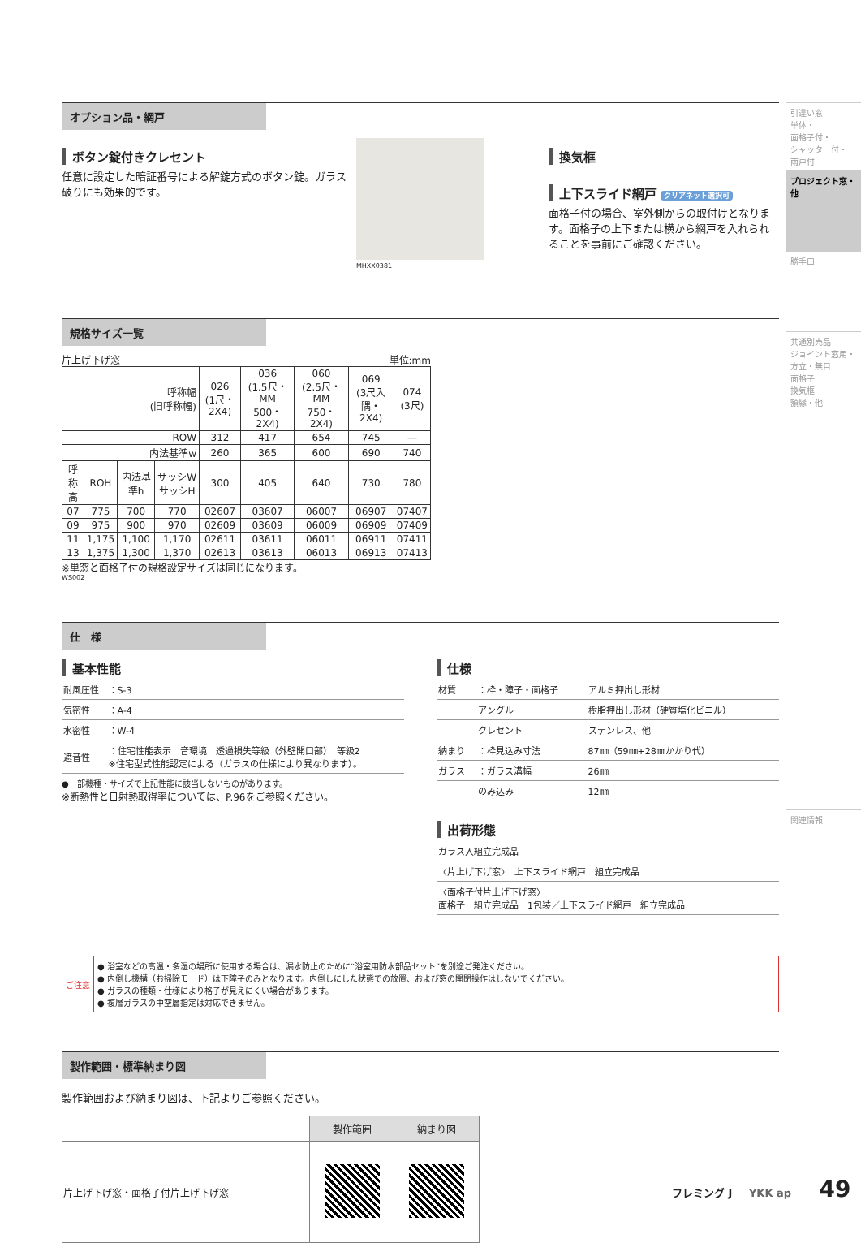引違い窓
単体・
面格子付・
シャッター付・
雨戸付
プロジェクト窓・他
勝手口
共通別売品
ジョイント窓用・
方立・無目
面格子
換気框
額縁・他
関連情報
オプション品・網戸
ボタン錠付きクレセント
任意に設定した暗証番号による解錠方式のボタン錠。ガラス破りにも効果的です。
MHXX0381
換気框
上下スライド網戸 クリアネット選択可
面格子付の場合、室外側からの取付けとなります。面格子の上下または横から網戸を入れられることを事前にご確認ください。
規格サイズ一覧
片上げ下げ窓 単位:mm
| 呼称幅 (旧呼称幅) | | | | 026 (1尺・2X4) | 036 (1.5尺・MM 500・2X4) | 060 (2.5尺・MM 750・2X4) | 069 (3尺入隅・2X4) | 074 (3尺) |
| --- | --- | --- | --- | --- | --- | --- | --- | --- |
| ROW | | | | 312 | 417 | 654 | 745 | — |
| 内法基準w | | | | 260 | 365 | 600 | 690 | 740 |
| 呼称高 | ROH | 内法基準h | サッシW サッシH | 300 | 405 | 640 | 730 | 780 |
| 07 | 775 | 700 | 770 | 02607 | 03607 | 06007 | 06907 | 07407 |
| 09 | 975 | 900 | 970 | 02609 | 03609 | 06009 | 06909 | 07409 |
| 11 | 1,175 | 1,100 | 1,170 | 02611 | 03611 | 06011 | 06911 | 07411 |
| 13 | 1,375 | 1,300 | 1,370 | 02613 | 03613 | 06013 | 06913 | 07413 |
※単窓と面格子付の規格設定サイズは同じになります。
WS002
仕　様
基本性能
| 耐風圧性 | ：S-3 |
| 気密性 | ：A-4 |
| 水密性 | ：W-4 |
| 遮音性 | ：住宅性能表示 音環境 透過損失等級（外壁開口部） 等級2 ※住宅型式性能認定による（ガラスの仕様により異なります）。 |
●一部機種・サイズで上記性能に該当しないものがあります。
※断熱性と日射熱取得率については、P.96をご参照ください。
仕様
| 材質 | ：枠・障子・面格子 | アルミ押出し形材 |
| | アングル | 樹脂押出し形材（硬質塩化ビニル） |
| | クレセント | ステンレス、他 |
| 納まり | ：枠見込み寸法 | 87㎜（59㎜+28㎜かかり代） |
| ガラス | ：ガラス溝幅 | 26㎜ |
| | のみ込み | 12㎜ |
出荷形態
| ガラス入組立完成品 |
| 〈片上げ下げ窓〉 上下スライド網戸 組立完成品 |
| 〈面格子付片上げ下げ窓〉 面格子 組立完成品 1包装／上下スライド網戸 組立完成品 |
| ご注意 | ● 浴室などの高温・多湿の場所に使用する場合は、漏水防止のために“浴室用防水部品セット”を別途ご発注ください。 ● 内倒し機構（お掃除モード）は下障子のみとなります。内倒しにした状態での放置、および窓の開閉操作はしないでください。 ● ガラスの種類・仕様により格子が見えにくい場合があります。 ● 複層ガラスの中空層指定は対応できません。 |
製作範囲・標準納まり図
製作範囲および納まり図は、下記よりご参照ください。
| | 製作範囲 | 納まり図 |
| --- | --- | --- |
| 片上げ下げ窓・面格子付片上げ下げ窓 | | |
フレミング J YKK ap 49